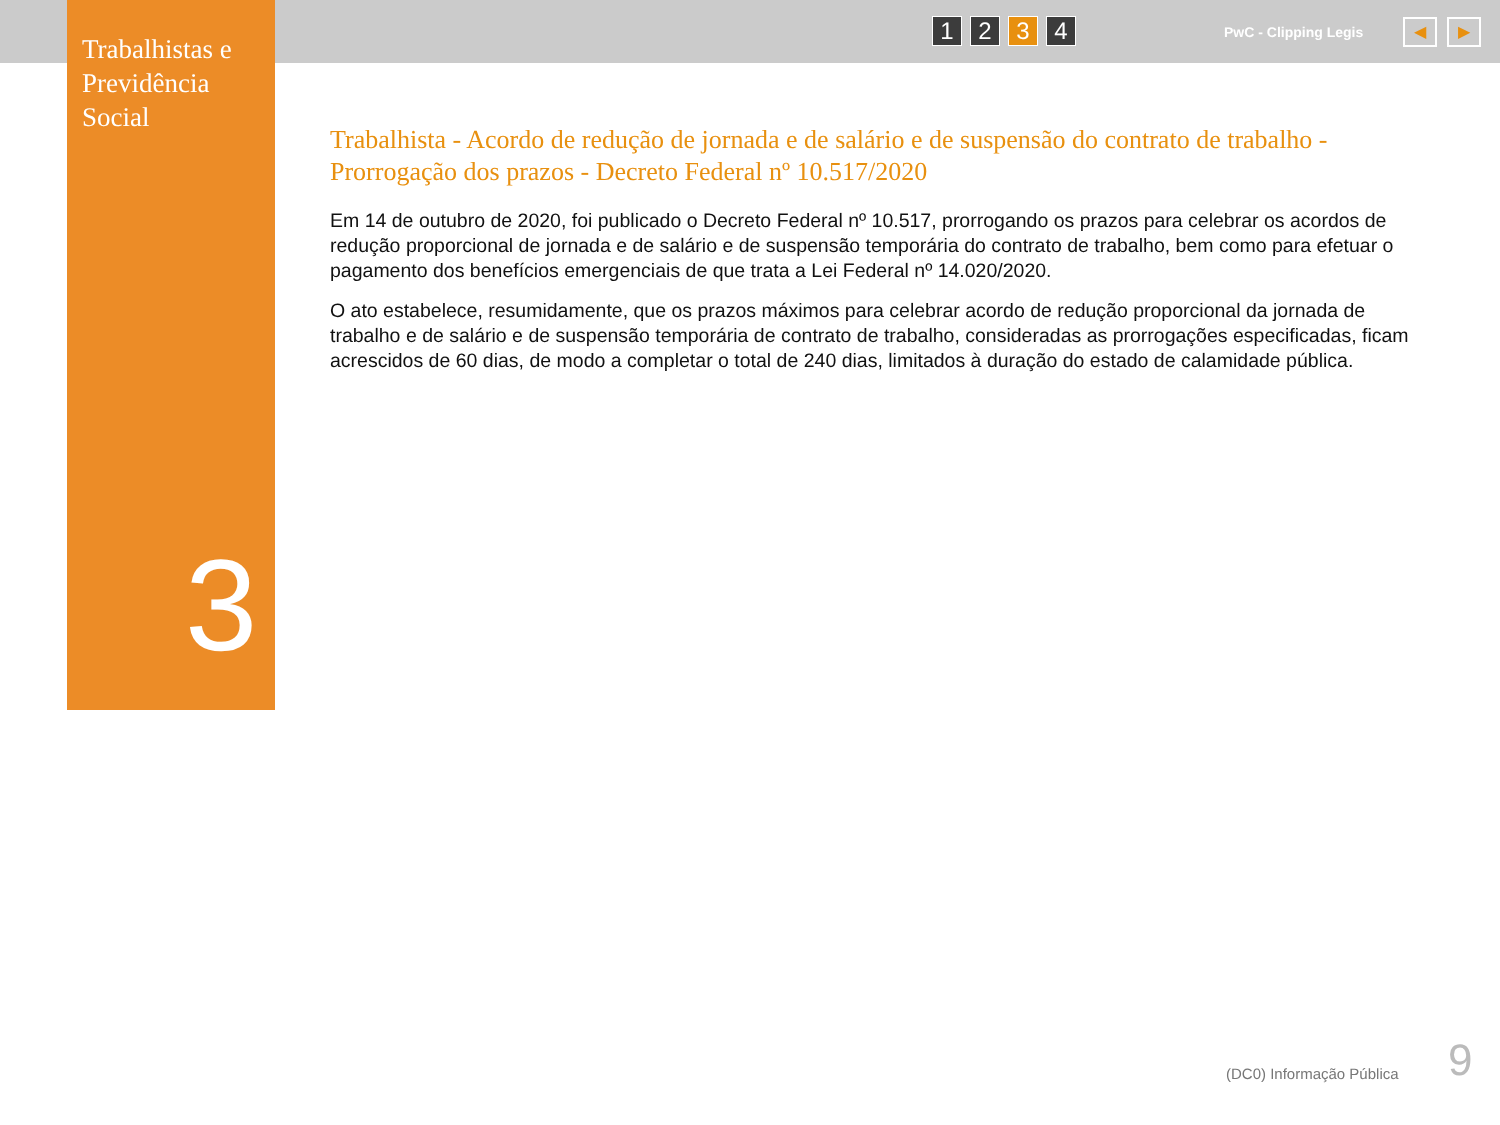Trabalhistas e Previdência Social
1 2 3 4 PwC - Clipping Legis ◀ ▶
3
Trabalhista - Acordo de redução de jornada e de salário e de suspensão do contrato de trabalho - Prorrogação dos prazos - Decreto Federal nº 10.517/2020
Em 14 de outubro de 2020, foi publicado o Decreto Federal nº 10.517, prorrogando os prazos para celebrar os acordos de redução proporcional de jornada e de salário e de suspensão temporária do contrato de trabalho, bem como para efetuar o pagamento dos benefícios emergenciais de que trata a Lei Federal nº 14.020/2020.
O ato estabelece, resumidamente, que os prazos máximos para celebrar acordo de redução proporcional da jornada de trabalho e de salário e de suspensão temporária de contrato de trabalho, consideradas as prorrogações especificadas, ficam acrescidos de 60 dias, de modo a completar o total de 240 dias, limitados à duração do estado de calamidade pública.
(DC0) Informação Pública 9